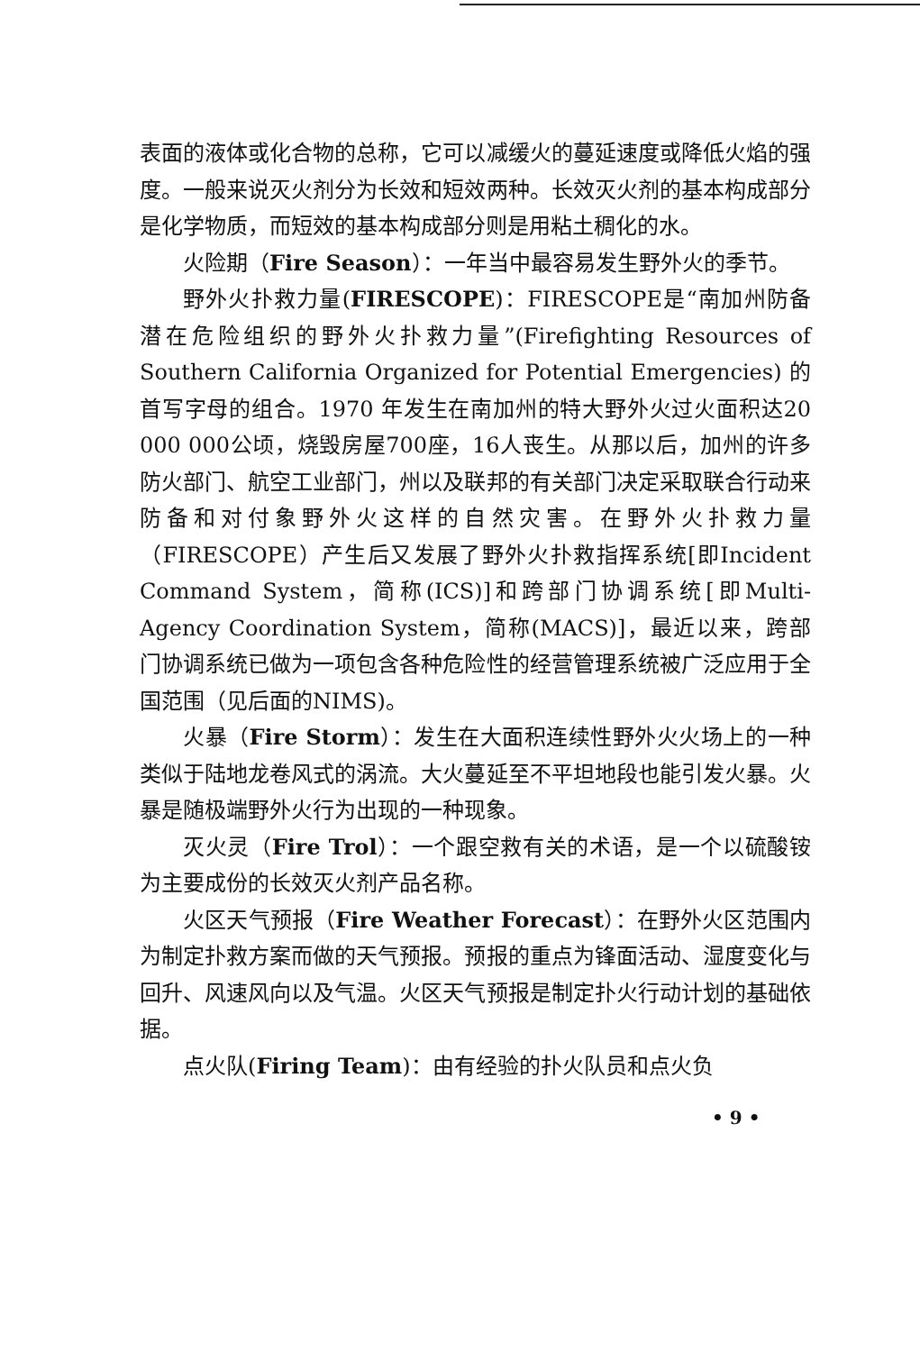表面的液体或化合物的总称，它可以减缓火的蔓延速度或降低火焰的强度。一般来说灭火剂分为长效和短效两种。长效灭火剂的基本构成部分是化学物质，而短效的基本构成部分则是用粘土稠化的水。
火险期（Fire Season）：一年当中最容易发生野外火的季节。
野外火扑救力量(FIRESCOPE)：FIRESCOPE是“南加州防备潜在危险组织的野外火扑救力量”(Firefighting Resources of Southern California Organized for Potential Emergencies) 的首写字母的组合。1970 年发生在南加州的特大野外火过火面积达20 000 000公顷，烧毁房屋700座，16人丧生。从那以后，加州的许多防火部门、航空工业部门，州以及联邦的有关部门决定采取联合行动来防备和对付象野外火这样的自然灾害。在野外火扑救力量（FIRESCOPE）产生后又发展了野外火扑救指挥系统[即Incident Command System，简称(ICS)]和跨部门协调系统[即Multi-Agency Coordination System，简称(MACS)]，最近以来，跨部门协调系统已做为一项包含各种危险性的经营管理系统被广泛应用于全国范围（见后面的NIMS)。
火暴（Fire Storm）：发生在大面积连续性野外火火场上的一种类似于陆地龙卷风式的涡流。大火蔓延至不平坦地段也能引发火暴。火暴是随极端野外火行为出现的一种现象。
灭火灵（Fire Trol）：一个跟空救有关的术语，是一个以硫酸铵为主要成份的长效灭火剂产品名称。
火区天气预报（Fire Weather Forecast）：在野外火区范围内为制定扑救方案而做的天气预报。预报的重点为锋面活动、湿度变化与回升、风速风向以及气温。火区天气预报是制定扑火行动计划的基础依据。
点火队(Firing Team)：由有经验的扑火队员和点火负
• 9 •